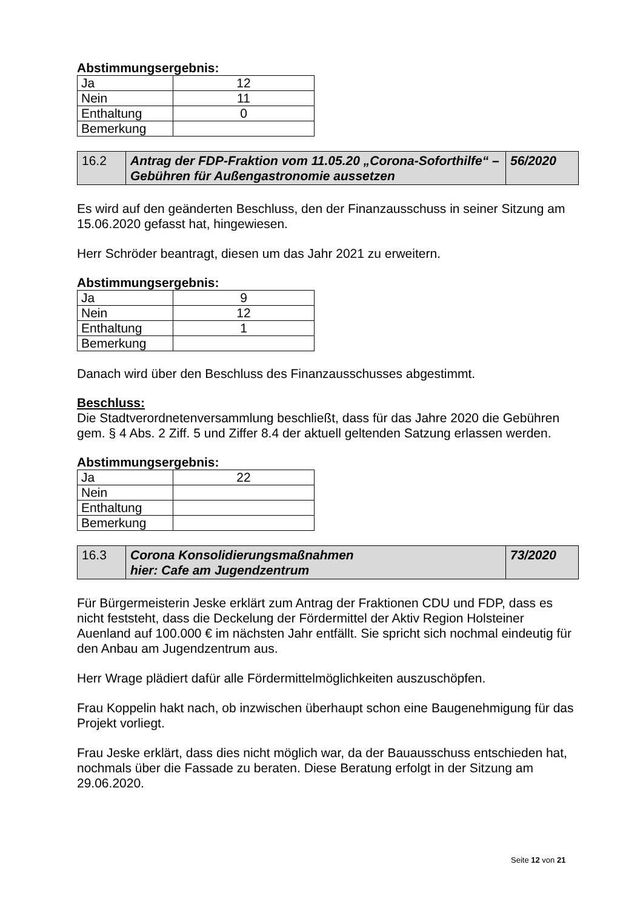Abstimmungsergebnis:
| Ja | 12 |
| Nein | 11 |
| Enthaltung | 0 |
| Bemerkung | |
| 16.2 | Antrag der FDP-Fraktion vom 11.05.20 „Corona-Soforthilfe“ – Gebühren für Außengastronomie aussetzen | 56/2020 |
Es wird auf den geänderten Beschluss, den der Finanzausschuss in seiner Sitzung am 15.06.2020 gefasst hat, hingewiesen.
Herr Schröder beantragt, diesen um das Jahr 2021 zu erweitern.
Abstimmungsergebnis:
| Ja | 9 |
| Nein | 12 |
| Enthaltung | 1 |
| Bemerkung | |
Danach wird über den Beschluss des Finanzausschusses abgestimmt.
Beschluss:
Die Stadtverordnetenversammlung beschließt, dass für das Jahre 2020 die Gebühren gem. § 4 Abs. 2 Ziff. 5 und Ziffer 8.4 der aktuell geltenden Satzung erlassen werden.
Abstimmungsergebnis:
| Ja | 22 |
| Nein | |
| Enthaltung | |
| Bemerkung | |
| 16.3 | Corona Konsolidierungsmaßnahmen hier: Cafe am Jugendzentrum | 73/2020 |
Für Bürgermeisterin Jeske erklärt zum Antrag der Fraktionen CDU und FDP, dass es nicht feststeht, dass die Deckelung der Fördermittel der Aktiv Region Holsteiner Auenland auf 100.000 € im nächsten Jahr entfällt. Sie spricht sich nochmal eindeutig für den Anbau am Jugendzentrum aus.
Herr Wrage plädiert dafür alle Fördermittelmöglichkeiten auszuschöpfen.
Frau Koppelin hakt nach, ob inzwischen überhaupt schon eine Baugenehmigung für das Projekt vorliegt.
Frau Jeske erklärt, dass dies nicht möglich war, da der Bauausschuss entschieden hat, nochmals über die Fassade zu beraten. Diese Beratung erfolgt in der Sitzung am 29.06.2020.
Seite 12 von 21